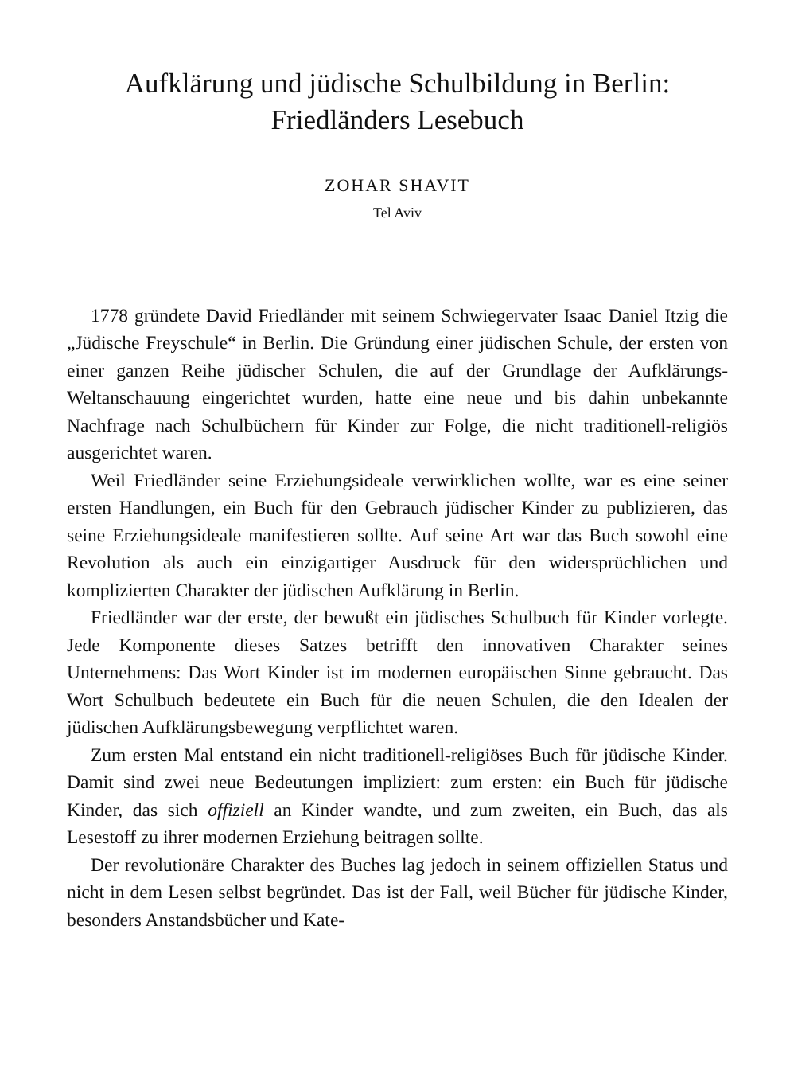Aufklärung und jüdische Schulbildung in Berlin:
Friedländers Lesebuch
ZOHAR SHAVIT
Tel Aviv
1778 gründete David Friedländer mit seinem Schwiegervater Isaac Daniel Itzig die „Jüdische Freyschule“ in Berlin. Die Gründung einer jüdischen Schule, der ersten von einer ganzen Reihe jüdischer Schulen, die auf der Grundlage der Aufklärungs-Weltanschauung eingerichtet wurden, hatte eine neue und bis dahin unbekannte Nachfrage nach Schulbüchern für Kinder zur Folge, die nicht traditionell-religiös ausgerichtet waren.
Weil Friedländer seine Erziehungsideale verwirklichen wollte, war es eine seiner ersten Handlungen, ein Buch für den Gebrauch jüdischer Kinder zu publizieren, das seine Erziehungsideale manifestieren sollte. Auf seine Art war das Buch sowohl eine Revolution als auch ein einzigartiger Ausdruck für den widersprüchlichen und komplizierten Charakter der jüdischen Aufklärung in Berlin.
Friedländer war der erste, der bewußt ein jüdisches Schulbuch für Kinder vorlegte. Jede Komponente dieses Satzes betrifft den innovativen Charakter seines Unternehmens: Das Wort Kinder ist im modernen europäischen Sinne gebraucht. Das Wort Schulbuch bedeutete ein Buch für die neuen Schulen, die den Idealen der jüdischen Aufklärungsbewegung verpflichtet waren.
Zum ersten Mal entstand ein nicht traditionell-religiöses Buch für jüdische Kinder. Damit sind zwei neue Bedeutungen impliziert: zum ersten: ein Buch für jüdische Kinder, das sich offiziell an Kinder wandte, und zum zweiten, ein Buch, das als Lesestoff zu ihrer modernen Erziehung beitragen sollte.
Der revolutionäre Charakter des Buches lag jedoch in seinem offiziellen Status und nicht in dem Lesen selbst begründet. Das ist der Fall, weil Bücher für jüdische Kinder, besonders Anstandsbücher und Kate-